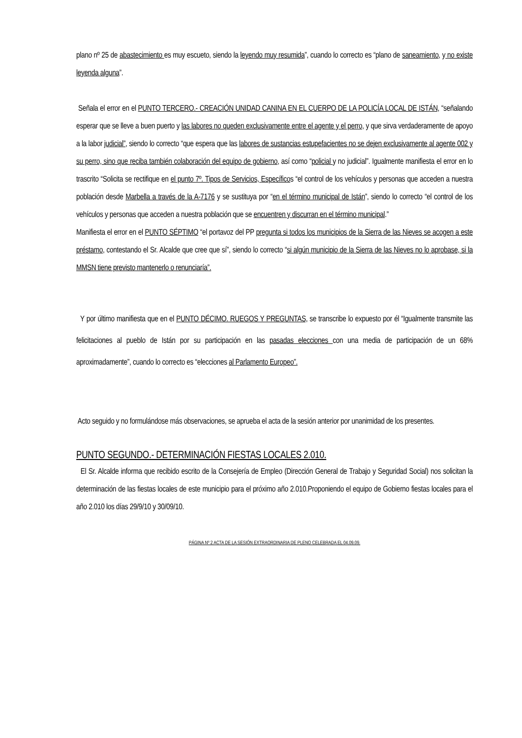plano nº 25 de abastecimiento es muy escueto, siendo la leyendo muy resumida”, cuando lo correcto es “plano de saneamiento, y no existe leyenda alguna”.
Señala el error en el PUNTO TERCERO.- CREACIÓN UNIDAD CANINA EN EL CUERPO DE LA POLICÍA LOCAL DE ISTÁN, “señalando esperar que se lleve a buen puerto y las labores no queden exclusivamente entre el agente y el perro, y que sirva verdaderamente de apoyo a la labor judicial”, siendo lo correcto “que espera que las labores de sustancias estupefacientes no se dejen exclusivamente al agente 002 y su perro, sino que reciba también colaboración del equipo de gobierno, así como “policial y no judicial”. Igualmente manifiesta el error en lo trascrito “Solicita se rectifique en el punto 7º. Tipos de Servicios, Específicos “el control de los vehículos y personas que acceden a nuestra población desde Marbella a través de la A-7176 y se sustituya por “en el término municipal de Istán”, siendo lo correcto “el control de los vehículos y personas que acceden a nuestra población que se encuentren y discurran en el término municipal.”
Manifiesta el error en el PUNTO SÉPTIMO “el portavoz del PP pregunta si todos los municipios de la Sierra de las Nieves se acogen a este préstamo, contestando el Sr. Alcalde que cree que sí”, siendo lo correcto “si algún municipio de la Sierra de las Nieves no lo aprobase, si la MMSN tiene previsto mantenerlo o renunciaría”.
Y por último manifiesta que en el PUNTO DÉCIMO. RUEGOS Y PREGUNTAS, se transcribe lo expuesto por él “Igualmente transmite las felicitaciones al pueblo de Istán por su participación en las pasadas elecciones con una media de participación de un 68% aproximadamente”, cuando lo correcto es “elecciones al Parlamento Europeo”.
Acto seguido y no formulándose más observaciones, se aprueba el acta de la sesión anterior por unanimidad de los presentes.
PUNTO SEGUNDO.- DETERMINACIÓN FIESTAS LOCALES 2.010.
El Sr. Alcalde informa que recibido escrito de la Consejería de Empleo (Dirección General de Trabajo y Seguridad Social) nos solicitan la determinación de las fiestas locales de este municipio para el próximo año 2.010.Proponiendo el equipo de Gobierno fiestas locales para el año 2.010 los días 29/9/10 y 30/09/10.
PÁGINA Nº 2 ACTA DE LA SESIÓN EXTRAORDINARIA DE PLENO CELEBRADA EL 04.09.09.